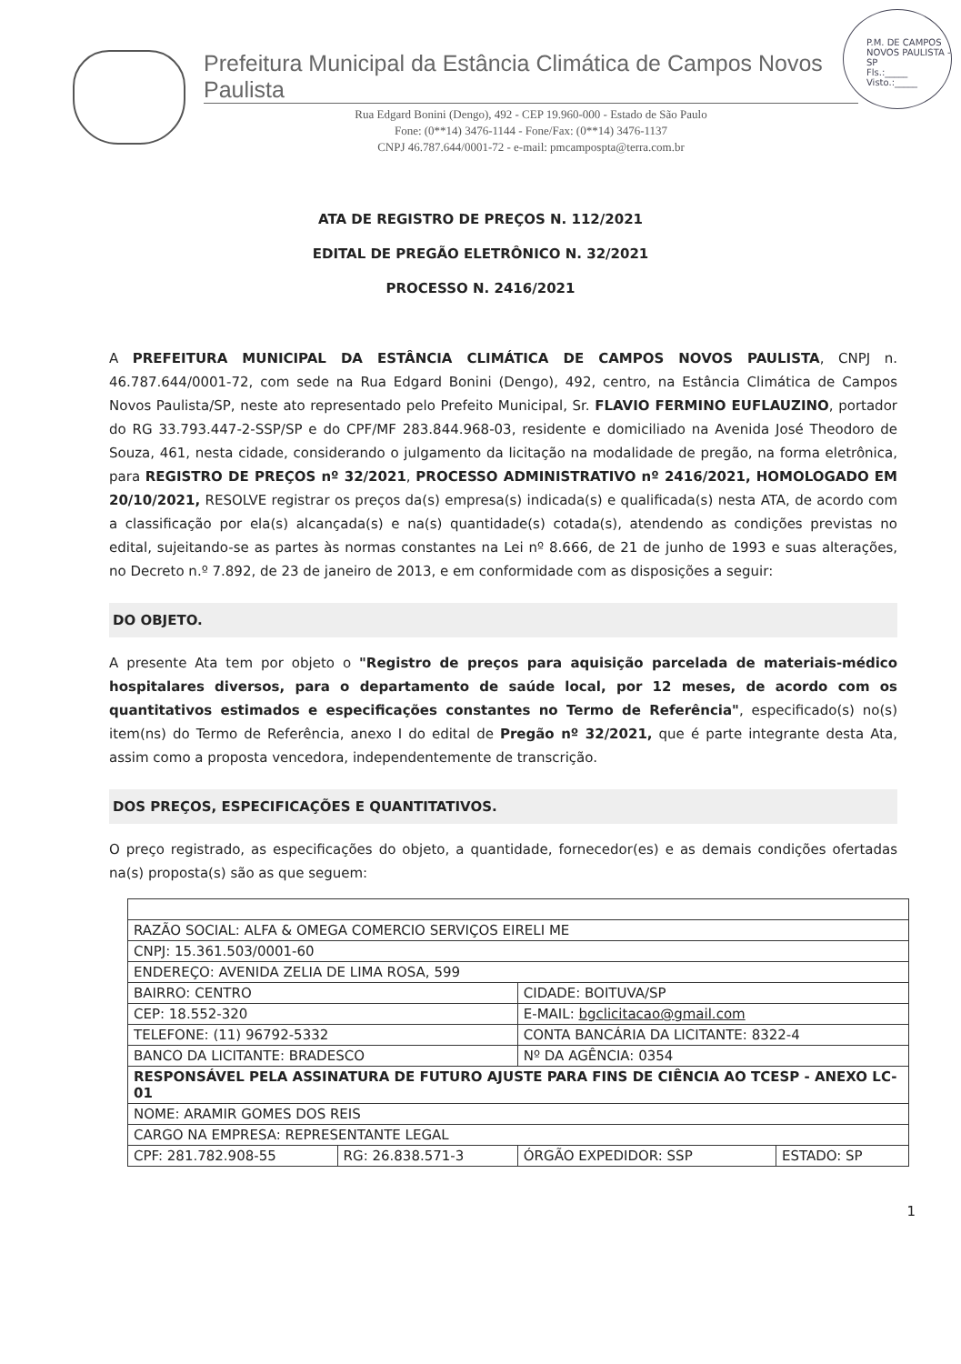P.M. DE CAMPOS NOVOS PAULISTA - SP
Fls.:_____
Visto.:_____
Prefeitura Municipal da Estância Climática de Campos Novos Paulista
Rua Edgard Bonini (Dengo), 492 - CEP 19.960-000 - Estado de São Paulo
Fone: (0**14) 3476-1144 - Fone/Fax: (0**14) 3476-1137
CNPJ 46.787.644/0001-72 - e-mail: pmcampospta@terra.com.br
ATA DE REGISTRO DE PREÇOS N. 112/2021
EDITAL DE PREGÃO ELETRÔNICO N. 32/2021
PROCESSO N. 2416/2021
A PREFEITURA MUNICIPAL DA ESTÂNCIA CLIMÁTICA DE CAMPOS NOVOS PAULISTA, CNPJ n. 46.787.644/0001-72, com sede na Rua Edgard Bonini (Dengo), 492, centro, na Estância Climática de Campos Novos Paulista/SP, neste ato representado pelo Prefeito Municipal, Sr. FLAVIO FERMINO EUFLAUZINO, portador do RG 33.793.447-2-SSP/SP e do CPF/MF 283.844.968-03, residente e domiciliado na Avenida José Theodoro de Souza, 461, nesta cidade, considerando o julgamento da licitação na modalidade de pregão, na forma eletrônica, para REGISTRO DE PREÇOS nº 32/2021, PROCESSO ADMINISTRATIVO nº 2416/2021, HOMOLOGADO EM 20/10/2021, RESOLVE registrar os preços da(s) empresa(s) indicada(s) e qualificada(s) nesta ATA, de acordo com a classificação por ela(s) alcançada(s) e na(s) quantidade(s) cotada(s), atendendo as condições previstas no edital, sujeitando-se as partes às normas constantes na Lei nº 8.666, de 21 de junho de 1993 e suas alterações, no Decreto n.º 7.892, de 23 de janeiro de 2013, e em conformidade com as disposições a seguir:
DO OBJETO.
A presente Ata tem por objeto o "Registro de preços para aquisição parcelada de materiais-médico hospitalares diversos, para o departamento de saúde local, por 12 meses, de acordo com os quantitativos estimados e especificações constantes no Termo de Referência", especificado(s) no(s) item(ns) do Termo de Referência, anexo I do edital de Pregão nº 32/2021, que é parte integrante desta Ata, assim como a proposta vencedora, independentemente de transcrição.
DOS PREÇOS, ESPECIFICAÇÕES E QUANTITATIVOS.
O preço registrado, as especificações do objeto, a quantidade, fornecedor(es) e as demais condições ofertadas na(s) proposta(s) são as que seguem:
| RAZÃO SOCIAL: ALFA & OMEGA COMERCIO SERVIÇOS EIRELI ME | | | |
| CNPJ: 15.361.503/0001-60 | | | |
| ENDEREÇO: AVENIDA ZELIA DE LIMA ROSA, 599 | | | |
| BAIRRO: CENTRO | | CIDADE: BOITUVA/SP | |
| CEP: 18.552-320 | | E-MAIL: bgclicitacao@gmail.com | |
| TELEFONE: (11) 96792-5332 | | CONTA BANCÁRIA DA LICITANTE: 8322-4 | |
| BANCO DA LICITANTE: BRADESCO | | Nº DA AGÊNCIA: 0354 | |
| RESPONSÁVEL PELA ASSINATURA DE FUTURO AJUSTE PARA FINS DE CIÊNCIA AO TCESP - ANEXO LC-01 | | | |
| NOME: ARAMIR GOMES DOS REIS | | | |
| CARGO NA EMPRESA: REPRESENTANTE LEGAL | | | |
| CPF: 281.782.908-55 | RG: 26.838.571-3 | ÓRGÃO EXPEDIDOR: SSP | ESTADO: SP |
1